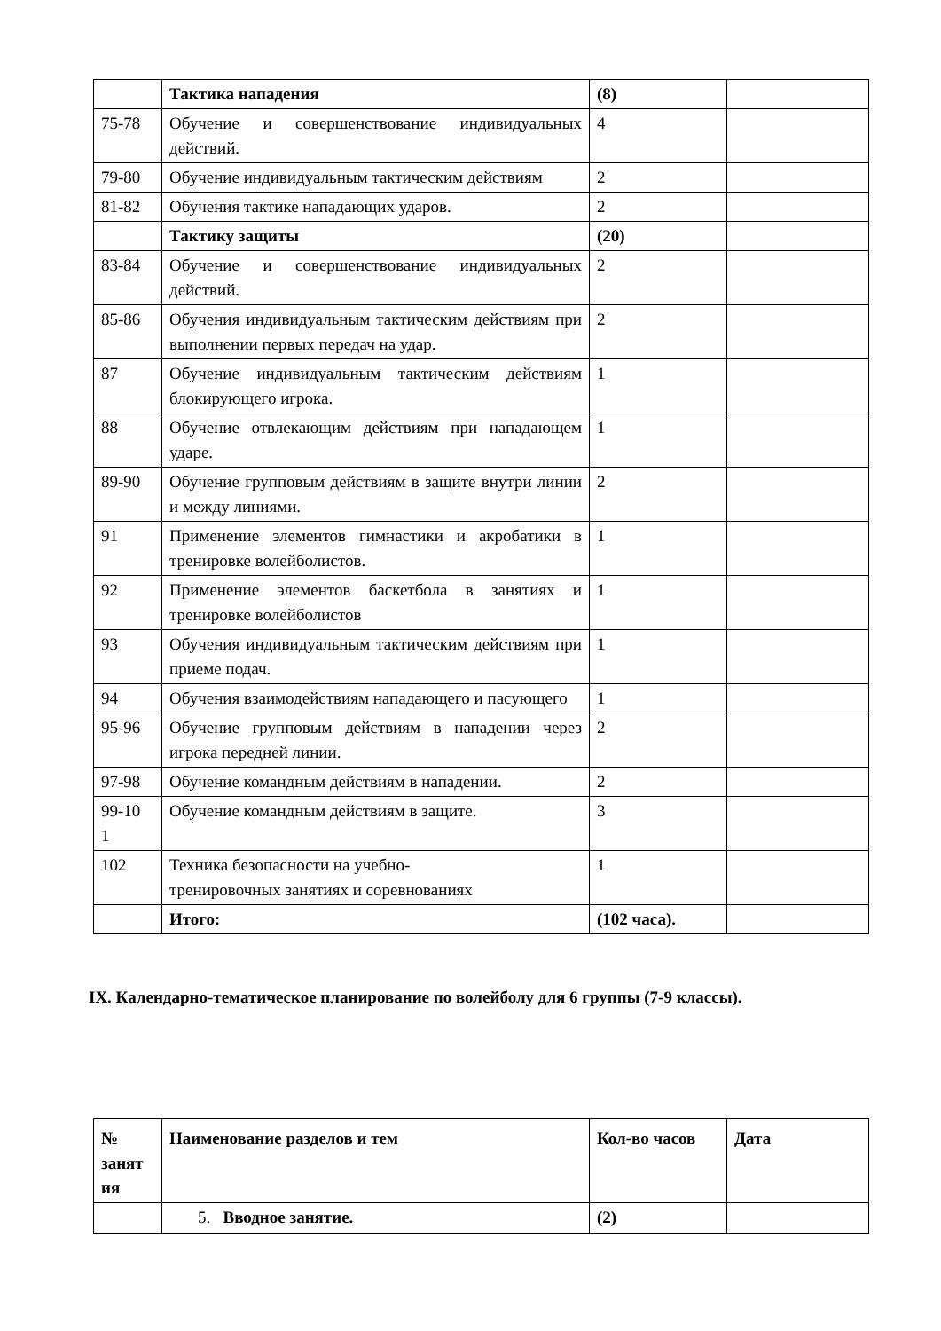| | Тактика нападения | (8) | |
| 75-78 | Обучение и совершенствование индивидуальных действий. | 4 | |
| 79-80 | Обучение индивидуальным тактическим действиям | 2 | |
| 81-82 | Обучения тактике нападающих ударов. | 2 | |
| | Тактику защиты | (20) | |
| 83-84 | Обучение и совершенствование индивидуальных действий. | 2 | |
| 85-86 | Обучения индивидуальным тактическим действиям при выполнении первых передач на удар. | 2 | |
| 87 | Обучение индивидуальным тактическим действиям блокирующего игрока. | 1 | |
| 88 | Обучение отвлекающим действиям при нападающем ударе. | 1 | |
| 89-90 | Обучение групповым действиям в защите внутри линии и между линиями. | 2 | |
| 91 | Применение элементов гимнастики и акробатики в тренировке волейболистов. | 1 | |
| 92 | Применение элементов баскетбола в занятиях и тренировке волейболистов | 1 | |
| 93 | Обучения индивидуальным тактическим действиям при приеме подач. | 1 | |
| 94 | Обучения взаимодействиям нападающего и пасующего | 1 | |
| 95-96 | Обучение групповым действиям в нападении через игрока передней линии. | 2 | |
| 97-98 | Обучение командным действиям в нападении. | 2 | |
| 99-10 1 | Обучение командным действиям в защите. | 3 | |
| 102 | Техника безопасности на учебно- тренировочных занятиях и соревнованиях | 1 | |
| | Итого: | (102 часа). | |
IX. Календарно-тематическое планирование по волейболу для 6 группы (7-9 классы).
| № занят ия | Наименование разделов и тем | Кол-во часов | Дата |
| --- | --- | --- | --- |
| | 5. Вводное занятие. | (2) | |